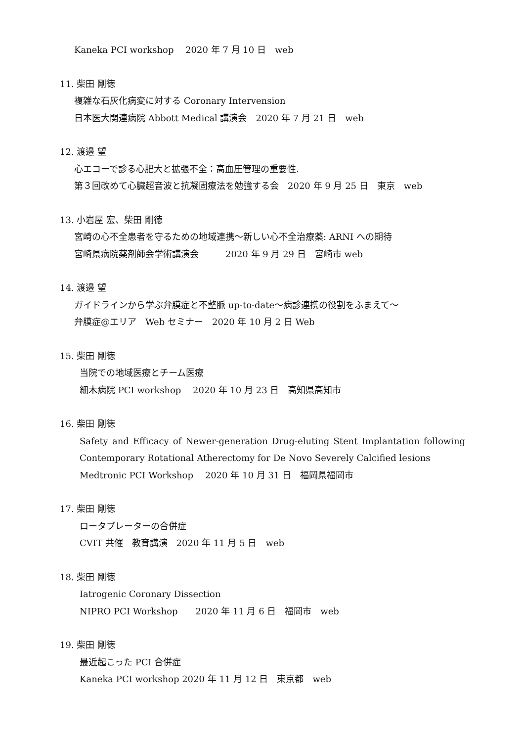Kaneka PCI workshop　 2020 年 7 月 10 日　web
11. 柴田 剛徳
複雑な石灰化病変に対する Coronary Intervension
日本医大関連病院 Abbott Medical 講演会　2020 年 7 月 21 日　web
12. 渡邉 望
心エコーで診る心肥大と拡張不全：高血圧管理の重要性.
第３回改めて心臓超音波と抗凝固療法を勉強する会　2020 年 9 月 25 日　東京　web
13. 小岩屋 宏、柴田 剛徳
宮崎の心不全患者を守るための地域連携～新しい心不全治療薬: ARNI への期待
宮崎県病院薬剤師会学術講演会　　　2020 年 9 月 29 日　宮崎市 web
14. 渡邉 望
ガイドラインから学ぶ弁膜症と不整脈 up-to-date～病診連携の役割をふまえて～
弁膜症@エリア　Web セミナー　2020 年 10 月 2 日 Web
15. 柴田 剛徳
当院での地域医療とチーム医療
細木病院 PCI workshop　 2020 年 10 月 23 日　高知県高知市
16. 柴田 剛徳
Safety and Efficacy of Newer-generation Drug-eluting Stent Implantation following Contemporary Rotational Atherectomy for De Novo Severely Calcified lesions
Medtronic PCI Workshop　 2020 年 10 月 31 日　福岡県福岡市
17. 柴田 剛徳
ロータブレーターの合併症
CVIT 共催　教育講演　2020 年 11 月 5 日　web
18. 柴田 剛徳
Iatrogenic Coronary Dissection
NIPRO PCI Workshop　　2020 年 11 月 6 日　福岡市　web
19. 柴田 剛徳
最近起こった PCI 合併症
Kaneka PCI workshop 2020 年 11 月 12 日　東京都　web